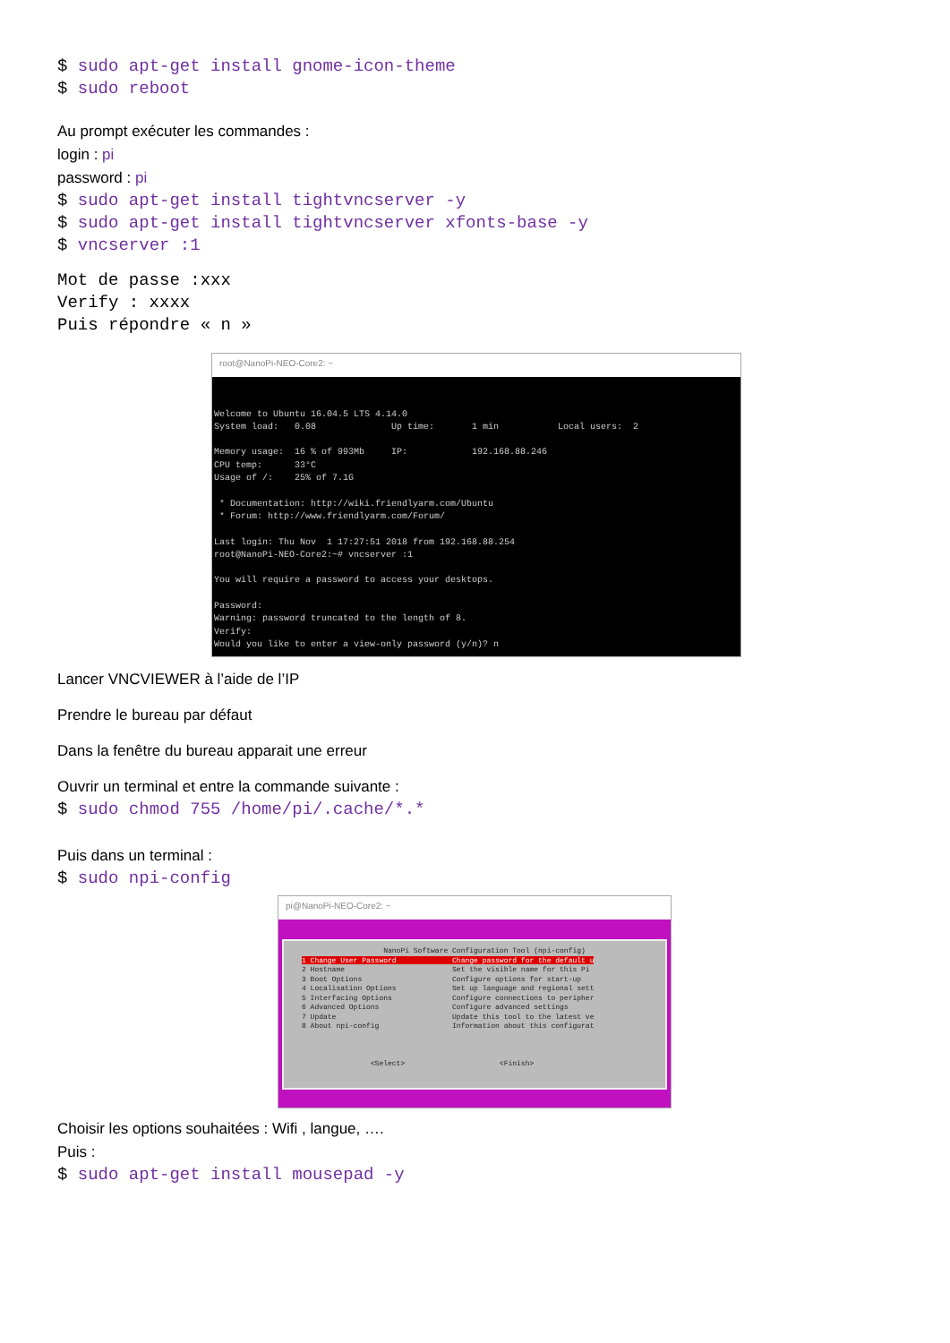$ sudo apt-get install gnome-icon-theme
$ sudo reboot
Au prompt exécuter les commandes :
login : pi
password : pi
$ sudo apt-get install tightvncserver -y
$ sudo apt-get install tightvncserver xfonts-base -y
$ vncserver :1
Mot de passe :xxx
Verify : xxxx
Puis répondre « n »
root@NanoPi-NEO-Core2: ~
Welcome to Ubuntu 16.04.5 LTS 4.14.0 System load: 0.08 Up time: 1 min Local users: 2 Memory usage: 16 % of 993Mb IP: 192.168.88.246 CPU temp: 33°C Usage of /: 25% of 7.1G * Documentation: http://wiki.friendlyarm.com/Ubuntu * Forum: http://www.friendlyarm.com/Forum/ Last login: Thu Nov 1 17:27:51 2018 from 192.168.88.254 root@NanoPi-NEO-Core2:~# vncserver :1 You will require a password to access your desktops. Password: Warning: password truncated to the length of 8. Verify: Would you like to enter a view-only password (y/n)? n
Lancer VNCVIEWER à l’aide de l’IP
Prendre le bureau par défaut
Dans la fenêtre du bureau apparait une erreur
Ouvrir un terminal et entre la commande suivante :
$ sudo chmod 755 /home/pi/.cache/*.*
Puis dans un terminal :
$ sudo npi-config
pi@NanoPi-NEO-Core2: ~
NanoPi Software Configuration Tool (npi-config) 1 Change User Password Change password for the default u 2 Hostname Set the visible name for this Pi 3 Boot Options Configure options for start-up 4 Localisation Options Set up language and regional sett 5 Interfacing Options Configure connections to peripher 6 Advanced Options Configure advanced settings 7 Update Update this tool to the latest ve 8 About npi-config Information about this configurat <Select> <Finish>
Choisir les options souhaitées : Wifi , langue, ….
Puis :
$ sudo apt-get install mousepad -y